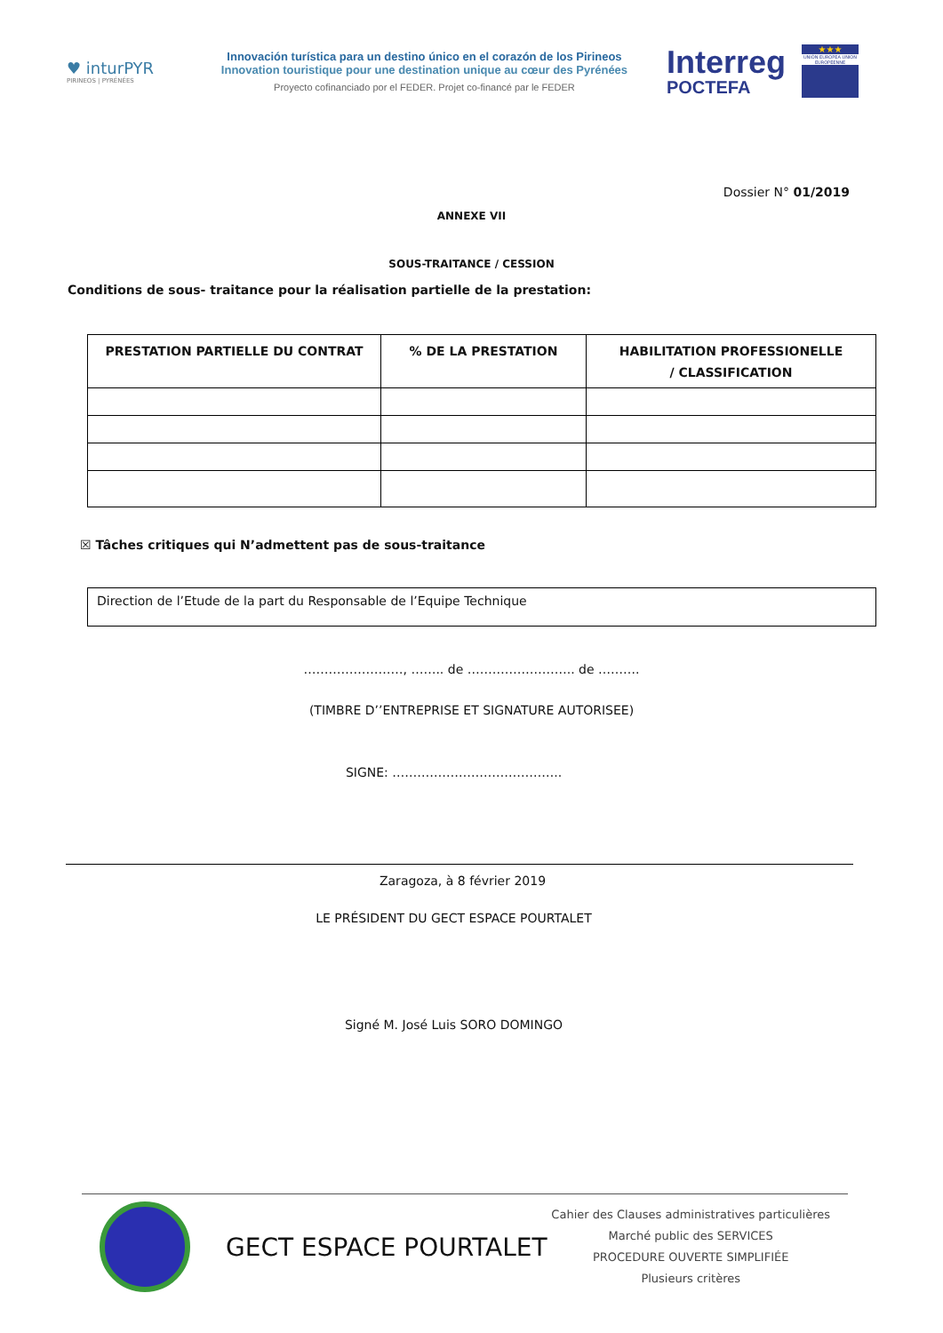♥ inturPYR
PIRINEOS | PYRÉNÉES
Innovación turística para un destino único en el corazón de los Pirineos
Innovation touristique pour une destination unique au cœur des Pyrénées
Proyecto cofinanciado por el FEDER. Projet co-financé par le FEDER
Interreg
POCTEFA
★★★
UNIÓN EUROPEA UNION EUROPÉENNE
Dossier N° 01/2019
ANNEXE VII
SOUS-TRAITANCE / CESSION
Conditions de sous- traitance pour la réalisation partielle de la prestation:
| PRESTATION PARTIELLE DU CONTRAT | % DE LA PRESTATION | HABILITATION PROFESSIONELLE / CLASSIFICATION |
| --- | --- | --- |
☒ Tâches critiques qui N’admettent pas de sous-traitance
Direction de l’Etude de la part du Responsable de l’Equipe Technique
……………………, …….. de …………………….. de ……….
(TIMBRE D’’ENTREPRISE ET SIGNATURE AUTORISEE)
SIGNE: …………………………………..
Zaragoza, à 8 février 2019
LE PRÉSIDENT DU GECT ESPACE POURTALET
Signé M. José Luis SORO DOMINGO
GECT ESPACE POURTALET
Cahier des Clauses administratives particulières
Marché public des SERVICES
PROCEDURE OUVERTE SIMPLIFIÉE
Plusieurs critères